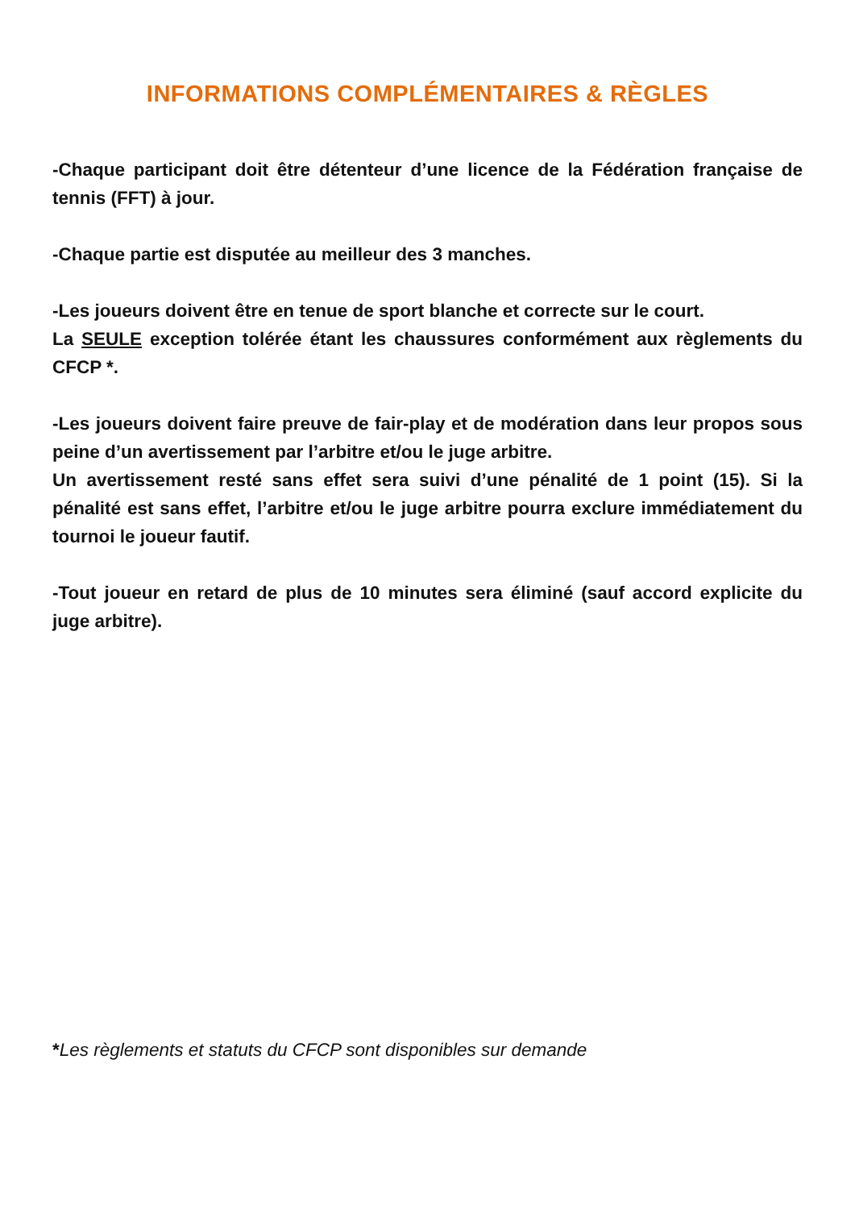INFORMATIONS COMPLÉMENTAIRES & RÈGLES
-Chaque participant doit être détenteur d’une licence de la Fédération française de tennis (FFT) à jour.
-Chaque partie est disputée au meilleur des 3 manches.
-Les joueurs doivent être en tenue de sport blanche et correcte sur le court.
La SEULE exception tolérée étant les chaussures conformément aux règlements du CFCP *.
-Les joueurs doivent faire preuve de fair-play et de modération dans leur propos sous peine d’un avertissement par l’arbitre et/ou le juge arbitre.
Un avertissement resté sans effet sera suivi d’une pénalité de 1 point (15). Si la pénalité est sans effet, l’arbitre et/ou le juge arbitre pourra exclure immédiatement du tournoi le joueur fautif.
-Tout joueur en retard de plus de 10 minutes sera éliminé (sauf accord explicite du juge arbitre).
*Les règlements et statuts du CFCP sont disponibles sur demande